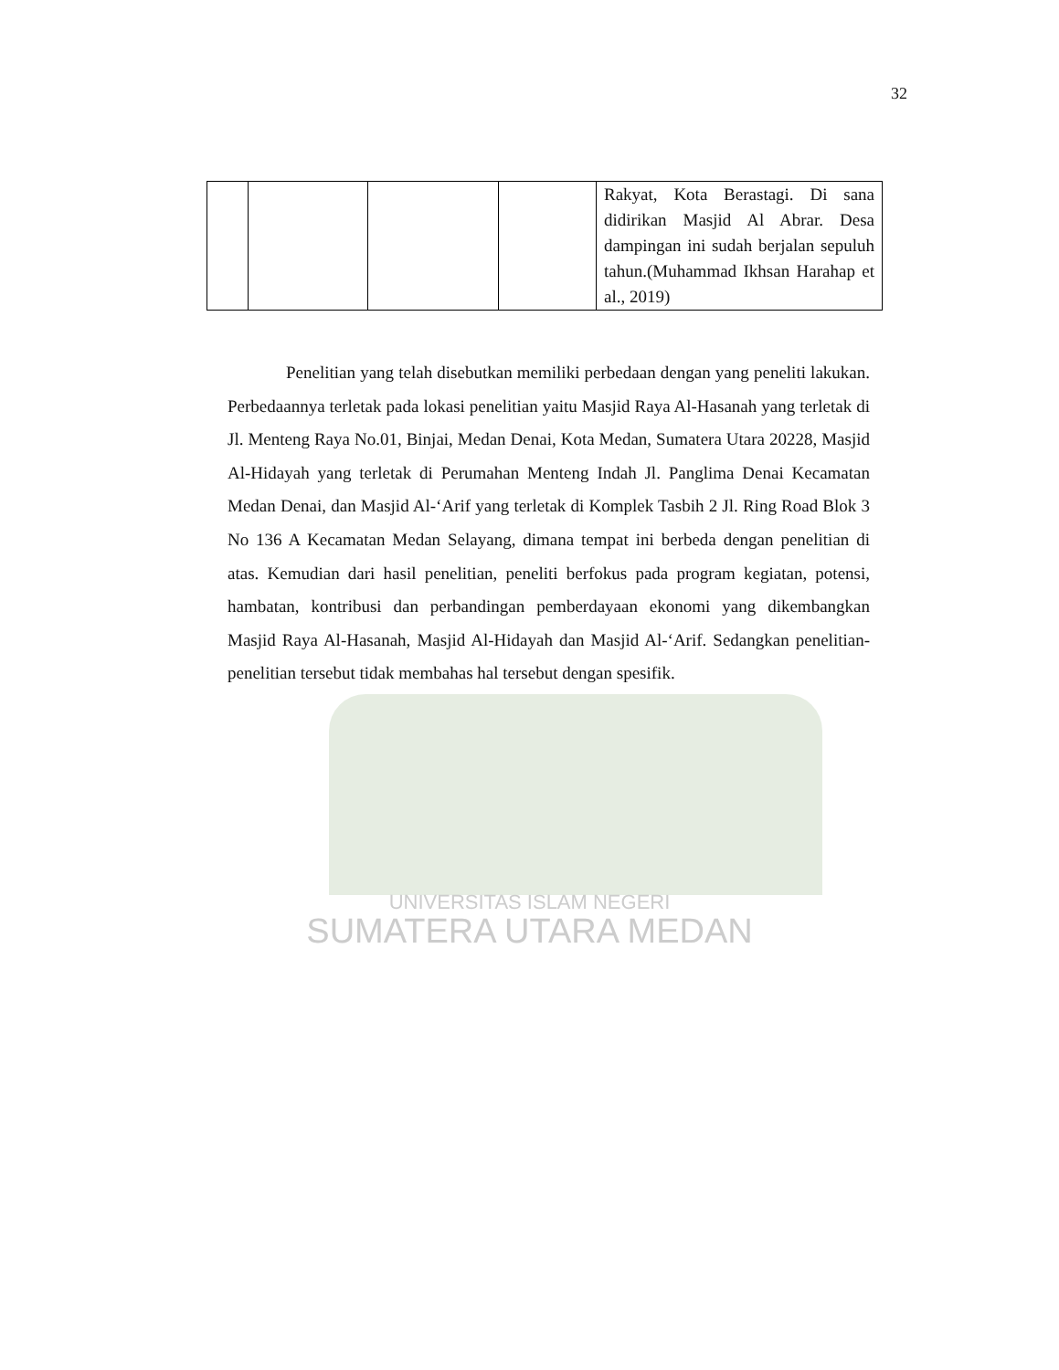UNIVERSITAS ISLAM NEGERI
SUMATERA UTARA MEDAN
32
| | | | | Rakyat, Kota Berastagi. Di sana didirikan Masjid Al Abrar. Desa dampingan ini sudah berjalan sepuluh tahun.(Muhammad Ikhsan Harahap et al., 2019) |
Penelitian yang telah disebutkan memiliki perbedaan dengan yang peneliti lakukan. Perbedaannya terletak pada lokasi penelitian yaitu Masjid Raya Al-Hasanah yang terletak di Jl. Menteng Raya No.01, Binjai, Medan Denai, Kota Medan, Sumatera Utara 20228, Masjid Al-Hidayah yang terletak di Perumahan Menteng Indah Jl. Panglima Denai Kecamatan Medan Denai, dan Masjid Al-‘Arif yang terletak di Komplek Tasbih 2 Jl. Ring Road Blok 3 No 136 A Kecamatan Medan Selayang, dimana tempat ini berbeda dengan penelitian di atas. Kemudian dari hasil penelitian, peneliti berfokus pada program kegiatan, potensi, hambatan, kontribusi dan perbandingan pemberdayaan ekonomi yang dikembangkan Masjid Raya Al-Hasanah, Masjid Al-Hidayah dan Masjid Al-‘Arif. Sedangkan penelitian-penelitian tersebut tidak membahas hal tersebut dengan spesifik.